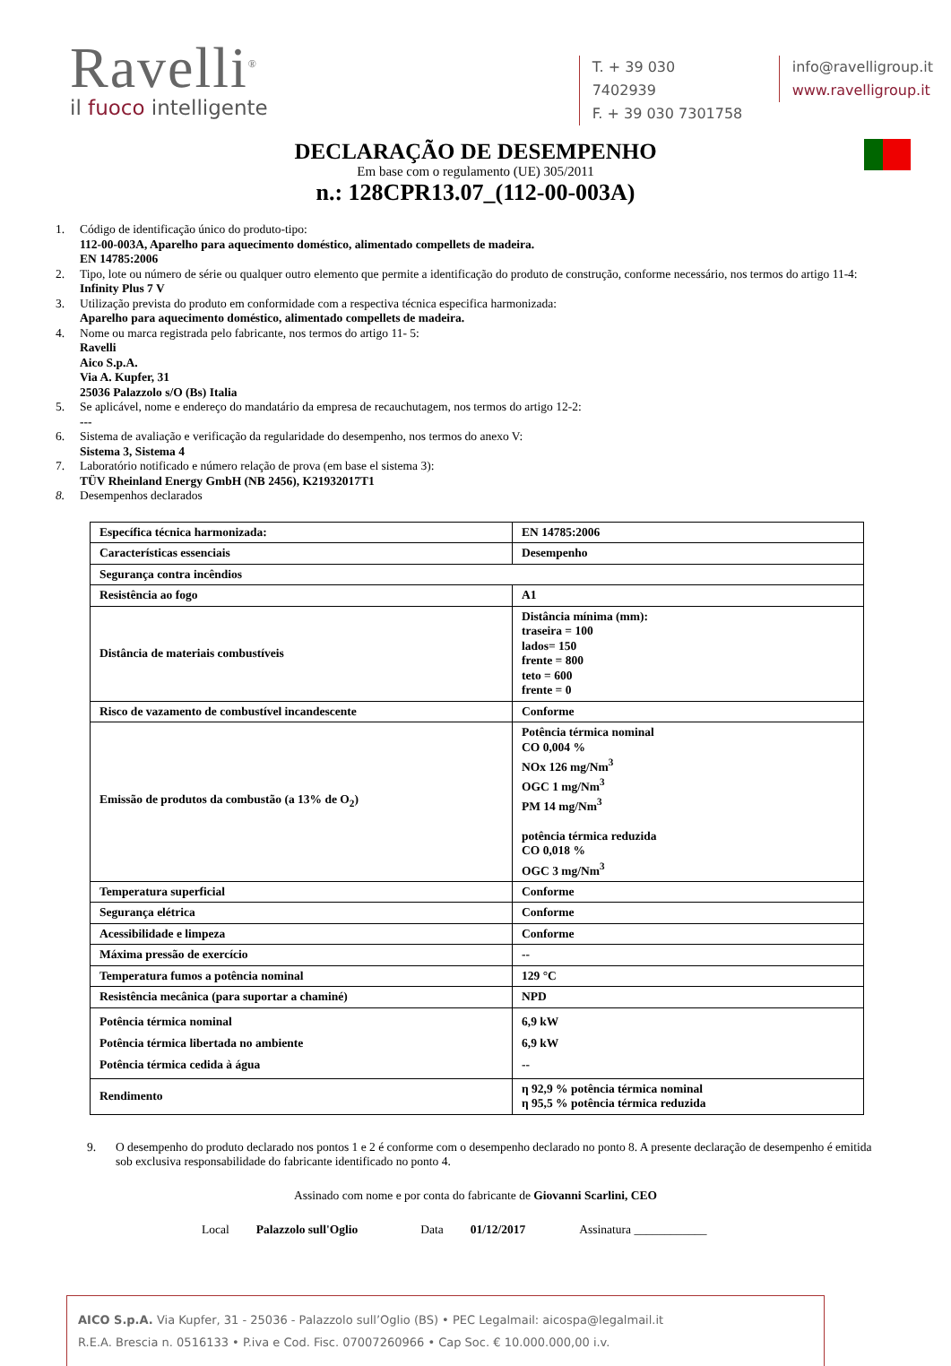Ravelli<sup>®</sup>
il fuoco intelligente
T. + 39 030 7402939
F. + 39 030 7301758
info@ravelligroup.it
www.ravelligroup.it
DECLARAÇÃO DE DESEMPENHO
Em base com o regulamento (UE) 305/2011
n.: 128CPR13.07_(112-00-003A)
1. Código de identificação único do produto-tipo:
112-00-003A, Aparelho para aquecimento doméstico, alimentado compellets de madeira.
EN 14785:2006
2. Tipo, lote ou número de série ou qualquer outro elemento que permite a identificação do produto de construção, conforme necessário, nos termos do artigo 11-4:
Infinity Plus 7 V
3. Utilização prevista do produto em conformidade com a respectiva técnica especifica harmonizada:
Aparelho para aquecimento doméstico, alimentado compellets de madeira.
4. Nome ou marca registrada pelo fabricante, nos termos do artigo 11- 5:
Ravelli
Aico S.p.A.
Via A. Kupfer, 31
25036 Palazzolo s/O (Bs) Italia
5. Se aplicável, nome e endereço do mandatário da empresa de recauchutagem, nos termos do artigo 12-2:
---
6. Sistema de avaliação e verificação da regularidade do desempenho, nos termos do anexo V:
Sistema 3, Sistema 4
7. Laboratório notificado e número relação de prova (em base el sistema 3):
TÜV Rheinland Energy GmbH (NB 2456), K21932017T1
8. Desempenhos declarados
| Específica técnica harmonizada: | EN 14785:2006 |
| Características essenciais | Desempenho |
| Segurança contra incêndios | |
| Resistência ao fogo | A1 |
| Distância de materiais combustíveis | Distância mínima (mm): traseira = 100 lados= 150 frente = 800 teto = 600 frente = 0 |
| Risco de vazamento de combustível incandescente | Conforme |
| Emissão de produtos da combustão (a 13% de O<sub>2</sub>) | Potência térmica nominal CO 0,004 % NOx 126 mg/Nm<sup>3</sup> OGC 1 mg/Nm<sup>3</sup> PM 14 mg/Nm<sup>3</sup> potência térmica reduzida CO 0,018 % OGC 3 mg/Nm<sup>3</sup> |
| Temperatura superficial | Conforme |
| Segurança elétrica | Conforme |
| Acessibilidade e limpeza | Conforme |
| Máxima pressão de exercício | -- |
| Temperatura fumos a potência nominal | 129 °C |
| Resistência mecânica (para suportar a chaminé) | NPD |
| Potência térmica nominal Potência térmica libertada no ambiente Potência térmica cedida à água | 6,9 kW 6,9 kW -- |
| Rendimento | η 92,9 % potência térmica nominal η 95,5 % potência térmica reduzida |
9. O desempenho do produto declarado nos pontos 1 e 2 é conforme com o desempenho declarado no ponto 8. A presente declaração de desempenho é emitida sob exclusiva responsabilidade do fabricante identificado no ponto 4.
Assinado com nome e por conta do fabricante de Giovanni Scarlini, CEO
Local Palazzolo sull'Oglio Data 01/12/2017 Assinatura ____________
AICO S.p.A. Via Kupfer, 31 - 25036 - Palazzolo sull’Oglio (BS) • PEC Legalmail: aicospa@legalmail.it
R.E.A. Brescia n. 0516133 • P.iva e Cod. Fisc. 07007260966 • Cap Soc. € 10.000.000,00 i.v.